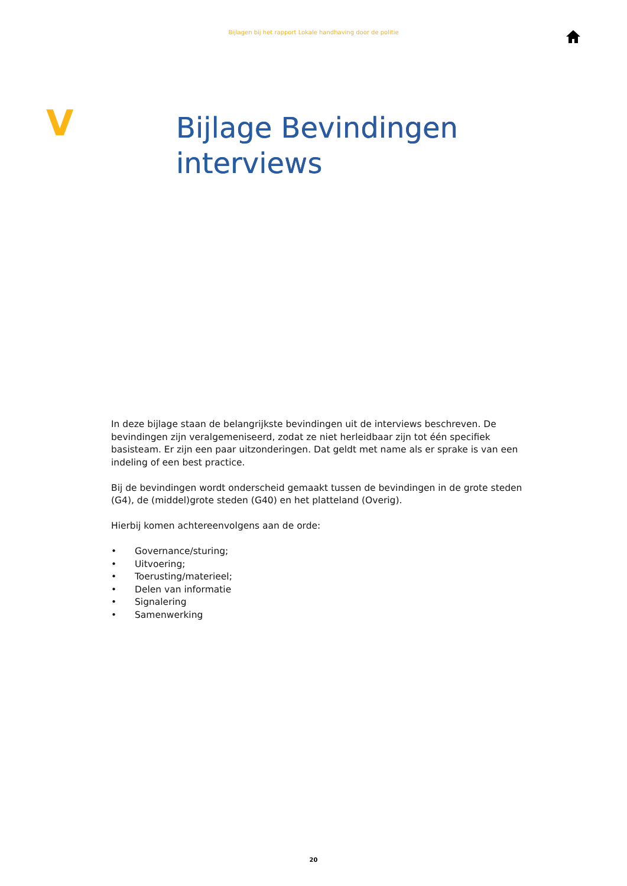Bijlagen bij het rapport Lokale handhaving door de politie
V
Bijlage Bevindingen
interviews
In deze bijlage staan de belangrijkste bevindingen uit de interviews beschreven. De bevindingen zijn veralgemeniseerd, zodat ze niet herleidbaar zijn tot één specifiek basisteam. Er zijn een paar uitzonderingen. Dat geldt met name als er sprake is van een indeling of een best practice.
Bij de bevindingen wordt onderscheid gemaakt tussen de bevindingen in de grote steden (G4), de (middel)grote steden (G40) en het platteland (Overig).
Hierbij komen achtereenvolgens aan de orde:
• Governance/sturing;
• Uitvoering;
• Toerusting/materieel;
• Delen van informatie
• Signalering
• Samenwerking
20